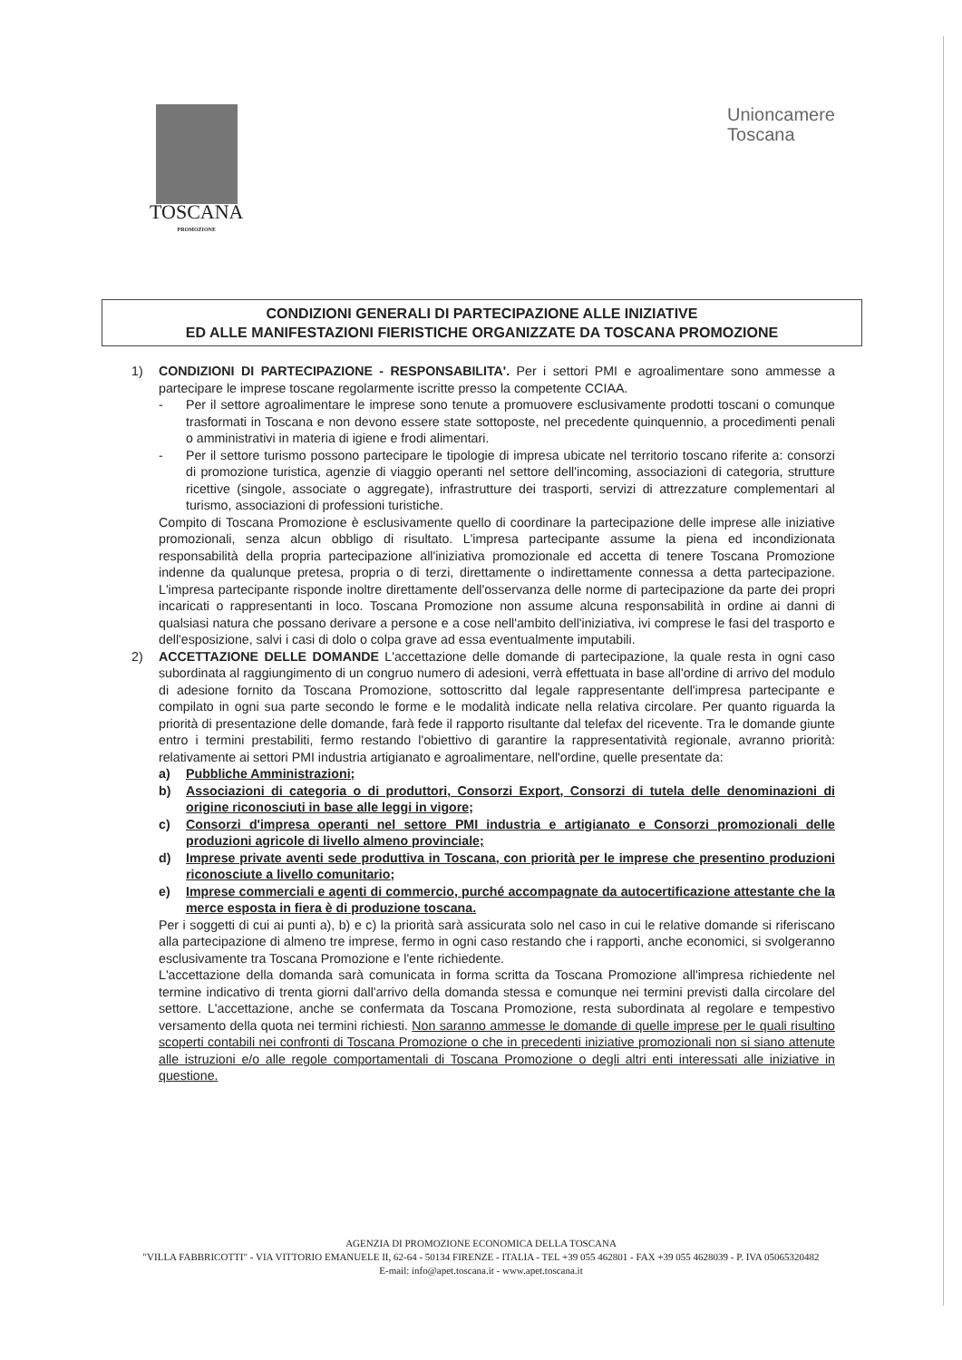TOSCANA
PROMOZIONE
Unioncamere
Toscana
CONDIZIONI GENERALI DI PARTECIPAZIONE ALLE INIZIATIVE
ED ALLE MANIFESTAZIONI FIERISTICHE ORGANIZZATE DA TOSCANA PROMOZIONE
1) CONDIZIONI DI PARTECIPAZIONE - RESPONSABILITA'. Per i settori PMI e agroalimentare sono ammesse a partecipare le imprese toscane regolarmente iscritte presso la competente CCIAA.
- Per il settore agroalimentare le imprese sono tenute a promuovere esclusivamente prodotti toscani o comunque trasformati in Toscana e non devono essere state sottoposte, nel precedente quinquennio, a procedimenti penali o amministrativi in materia di igiene e frodi alimentari.
- Per il settore turismo possono partecipare le tipologie di impresa ubicate nel territorio toscano riferite a: consorzi di promozione turistica, agenzie di viaggio operanti nel settore dell'incoming, associazioni di categoria, strutture ricettive (singole, associate o aggregate), infrastrutture dei trasporti, servizi di attrezzature complementari al turismo, associazioni di professioni turistiche.
Compito di Toscana Promozione è esclusivamente quello di coordinare la partecipazione delle imprese alle iniziative promozionali, senza alcun obbligo di risultato. L'impresa partecipante assume la piena ed incondizionata responsabilità della propria partecipazione all'iniziativa promozionale ed accetta di tenere Toscana Promozione indenne da qualunque pretesa, propria o di terzi, direttamente o indirettamente connessa a detta partecipazione. L'impresa partecipante risponde inoltre direttamente dell'osservanza delle norme di partecipazione da parte dei propri incaricati o rappresentanti in loco. Toscana Promozione non assume alcuna responsabilità in ordine ai danni di qualsiasi natura che possano derivare a persone e a cose nell'ambito dell'iniziativa, ivi comprese le fasi del trasporto e dell'esposizione, salvi i casi di dolo o colpa grave ad essa eventualmente imputabili.
2) ACCETTAZIONE DELLE DOMANDE L'accettazione delle domande di partecipazione, la quale resta in ogni caso subordinata al raggiungimento di un congruo numero di adesioni, verrà effettuata in base all'ordine di arrivo del modulo di adesione fornito da Toscana Promozione, sottoscritto dal legale rappresentante dell'impresa partecipante e compilato in ogni sua parte secondo le forme e le modalità indicate nella relativa circolare. Per quanto riguarda la priorità di presentazione delle domande, farà fede il rapporto risultante dal telefax del ricevente. Tra le domande giunte entro i termini prestabiliti, fermo restando l'obiettivo di garantire la rappresentatività regionale, avranno priorità: relativamente ai settori PMI industria artigianato e agroalimentare, nell'ordine, quelle presentate da:
a) Pubbliche Amministrazioni;
b) Associazioni di categoria o di produttori, Consorzi Export, Consorzi di tutela delle denominazioni di origine riconosciuti in base alle leggi in vigore;
c) Consorzi d'impresa operanti nel settore PMI industria e artigianato e Consorzi promozionali delle produzioni agricole di livello almeno provinciale;
d) Imprese private aventi sede produttiva in Toscana, con priorità per le imprese che presentino produzioni riconosciute a livello comunitario;
e) Imprese commerciali e agenti di commercio, purché accompagnate da autocertificazione attestante che la merce esposta in fiera è di produzione toscana.
Per i soggetti di cui ai punti a), b) e c) la priorità sarà assicurata solo nel caso in cui le relative domande si riferiscano alla partecipazione di almeno tre imprese, fermo in ogni caso restando che i rapporti, anche economici, si svolgeranno esclusivamente tra Toscana Promozione e l'ente richiedente.
L'accettazione della domanda sarà comunicata in forma scritta da Toscana Promozione all'impresa richiedente nel termine indicativo di trenta giorni dall'arrivo della domanda stessa e comunque nei termini previsti dalla circolare del settore. L'accettazione, anche se confermata da Toscana Promozione, resta subordinata al regolare e tempestivo versamento della quota nei termini richiesti. Non saranno ammesse le domande di quelle imprese per le quali risultino scoperti contabili nei confronti di Toscana Promozione o che in precedenti iniziative promozionali non si siano attenute alle istruzioni e/o alle regole comportamentali di Toscana Promozione o degli altri enti interessati alle iniziative in questione.
AGENZIA DI PROMOZIONE ECONOMICA DELLA TOSCANA
"VILLA FABBRICOTTI" - VIA VITTORIO EMANUELE II, 62-64 - 50134 FIRENZE - ITALIA - TEL +39 055 462801 - FAX +39 055 4628039 - P. IVA 05065320482
E-mail: info@apet.toscana.it - www.apet.toscana.it